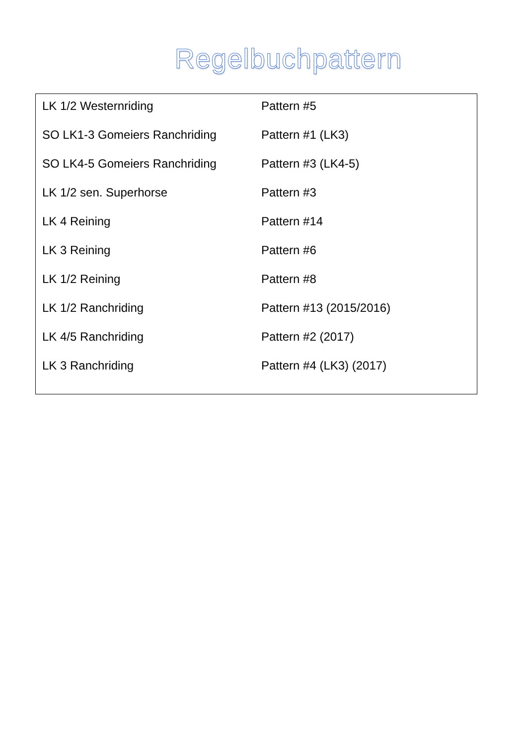Regelbuchpattern
| LK 1/2 Westernriding | Pattern #5 |
| SO LK1-3 Gomeiers Ranchriding | Pattern #1 (LK3) |
| SO LK4-5 Gomeiers Ranchriding | Pattern #3 (LK4-5) |
| LK 1/2 sen. Superhorse | Pattern #3 |
| LK 4 Reining | Pattern #14 |
| LK 3 Reining | Pattern #6 |
| LK 1/2 Reining | Pattern #8 |
| LK 1/2 Ranchriding | Pattern #13 (2015/2016) |
| LK 4/5 Ranchriding | Pattern #2 (2017) |
| LK 3 Ranchriding | Pattern #4 (LK3) (2017) |